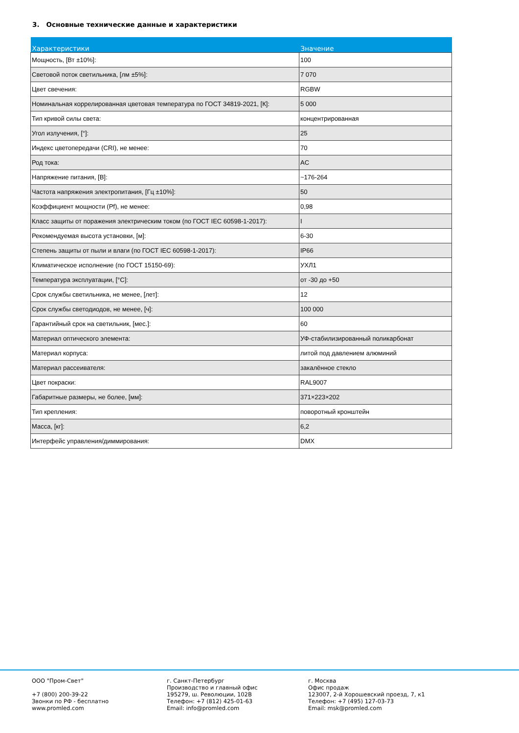3. Основные технические данные и характеристики
| Характеристики | Значение |
| --- | --- |
| Мощность, [Вт ±10%]: | 100 |
| Световой поток светильника, [лм ±5%]: | 7 070 |
| Цвет свечения: | RGBW |
| Номинальная коррелированная цветовая температура по ГОСТ 34819-2021, [К]: | 5 000 |
| Тип кривой силы света: | концентрированная |
| Угол излучения, [°]: | 25 |
| Индекс цветопередачи (CRI), не менее: | 70 |
| Род тока: | AC |
| Напряжение питания, [В]: | ~176-264 |
| Частота напряжения электропитания, [Гц ±10%]: | 50 |
| Коэффициент мощности (Pf), не менее: | 0,98 |
| Класс защиты от поражения электрическим током (по ГОСТ IEC 60598-1-2017): | I |
| Рекомендуемая высота установки, [м]: | 6-30 |
| Степень защиты от пыли и влаги (по ГОСТ IEC 60598-1-2017): | IP66 |
| Климатическое исполнение (по ГОСТ 15150-69): | УХЛ1 |
| Температура эксплуатации, [°С]: | от -30 до +50 |
| Срок службы светильника, не менее, [лет]: | 12 |
| Срок службы светодиодов, не менее, [ч]: | 100 000 |
| Гарантийный срок на светильник, [мес.]: | 60 |
| Материал оптического элемента: | УФ-стабилизированный поликарбонат |
| Материал корпуса: | литой под давлением алюминий |
| Материал рассеивателя: | закалённое стекло |
| Цвет покраски: | RAL9007 |
| Габаритные размеры, не более, [мм]: | 371×223×202 |
| Тип крепления: | поворотный кронштейн |
| Масса, [кг]: | 6,2 |
| Интерфейс управления/диммирования: | DMX |
ООО "Пром-Свет" +7 (800) 200-39-22 Звонки по РФ - бесплатно www.promled.com
г. Санкт-Петербург Производство и главный офис 195279, ш. Революции, 102В Телефон: +7 (812) 425-01-63 Email: info@promled.com
г. Москва Офис продаж 123007, 2-й Хорошевский проезд, 7, к1 Телефон: +7 (495) 127-03-73 Email: msk@promled.com